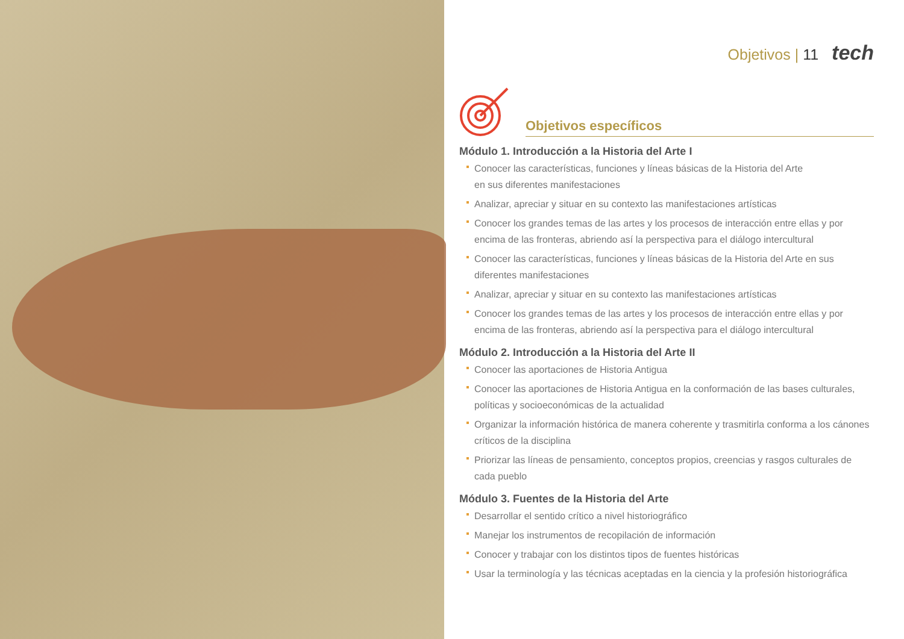Objetivos | 11 tech
Objetivos específicos
Módulo 1. Introducción a la Historia del Arte I
Conocer las características, funciones y líneas básicas de la Historia del Arte
en sus diferentes manifestaciones
Analizar, apreciar y situar en su contexto las manifestaciones artísticas
Conocer los grandes temas de las artes y los procesos de interacción entre ellas y por encima de las fronteras, abriendo así la perspectiva para el diálogo intercultural
Conocer las características, funciones y líneas básicas de la Historia del Arte en sus diferentes manifestaciones
Analizar, apreciar y situar en su contexto las manifestaciones artísticas
Conocer los grandes temas de las artes y los procesos de interacción entre ellas y por encima de las fronteras, abriendo así la perspectiva para el diálogo intercultural
Módulo 2. Introducción a la Historia del Arte II
Conocer las aportaciones de Historia Antigua
Conocer las aportaciones de Historia Antigua en la conformación de las bases culturales, políticas y socioeconómicas de la actualidad
Organizar la información histórica de manera coherente y trasmitirla conforma a los cánones críticos de la disciplina
Priorizar las líneas de pensamiento, conceptos propios, creencias y rasgos culturales de cada pueblo
Módulo 3. Fuentes de la Historia del Arte
Desarrollar el sentido crítico a nivel historiográfico
Manejar los instrumentos de recopilación de información
Conocer y trabajar con los distintos tipos de fuentes históricas
Usar la terminología y las técnicas aceptadas en la ciencia y la profesión historiográfica